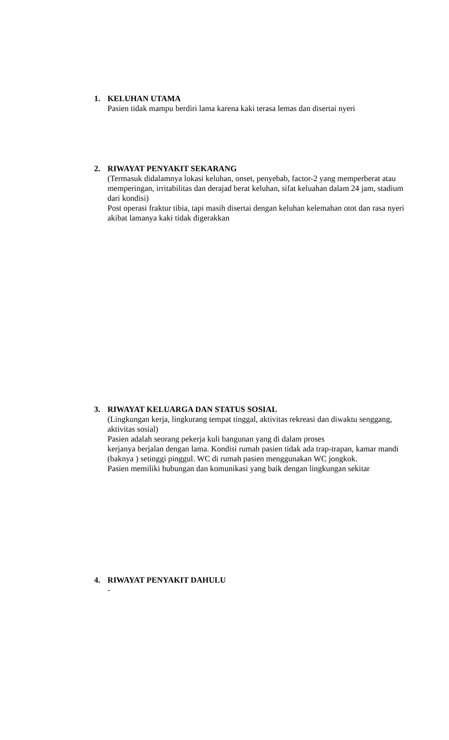1. KELUHAN UTAMA
Pasien tidak mampu berdiri lama karena kaki terasa lemas dan disertai nyeri
2. RIWAYAT PENYAKIT SEKARANG
(Termasuk didalamnya lokasi keluhan, onset, penyebab, factor-2 yang memperberat atau memperingan, irritabilitas dan derajad berat keluhan, sifat keluahan dalam 24 jam, stadium dari kondisi)
Post operasi fraktur tibia, tapi masih disertai dengan keluhan kelemahan otot dan rasa nyeri akibat lamanya kaki tidak digerakkan
3. RIWAYAT KELUARGA DAN STATUS SOSIAL
(Lingkungan kerja, lingkurang tempat tinggal, aktivitas rekreasi dan diwaktu senggang, aktivitas sosial)
Pasien adalah seorang pekerja kuli bangunan yang di dalam proses
kerjanya berjalan dengan lama. Kondisi rumah pasien tidak ada trap-trapan, kamar mandi (baknya ) setinggi pinggul. WC di rumah pasien menggunakan WC jongkok.
Pasien memiliki hubungan dan komunikasi yang baik dengan lingkungan sekitar
4. RIWAYAT PENYAKIT DAHULU
-